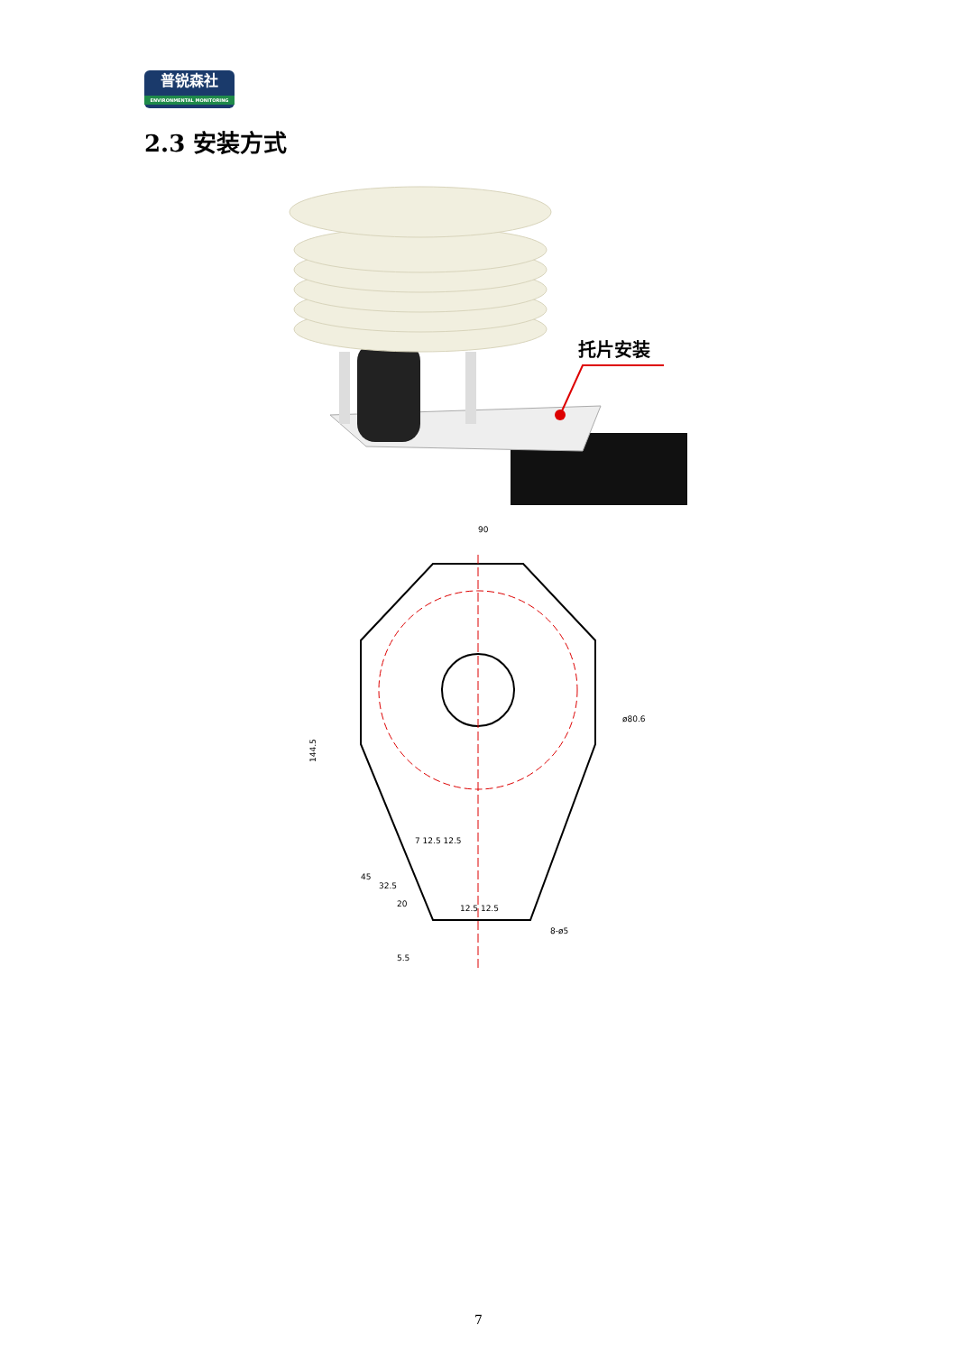普锐森社
ENVIRONMENTAL MONITORING
2.3 安装方式
托片安装
90
ø80.6
144.5
7 12.5 12.5
12.5 12.5
8-ø5
45
32.5
20
5.5
7